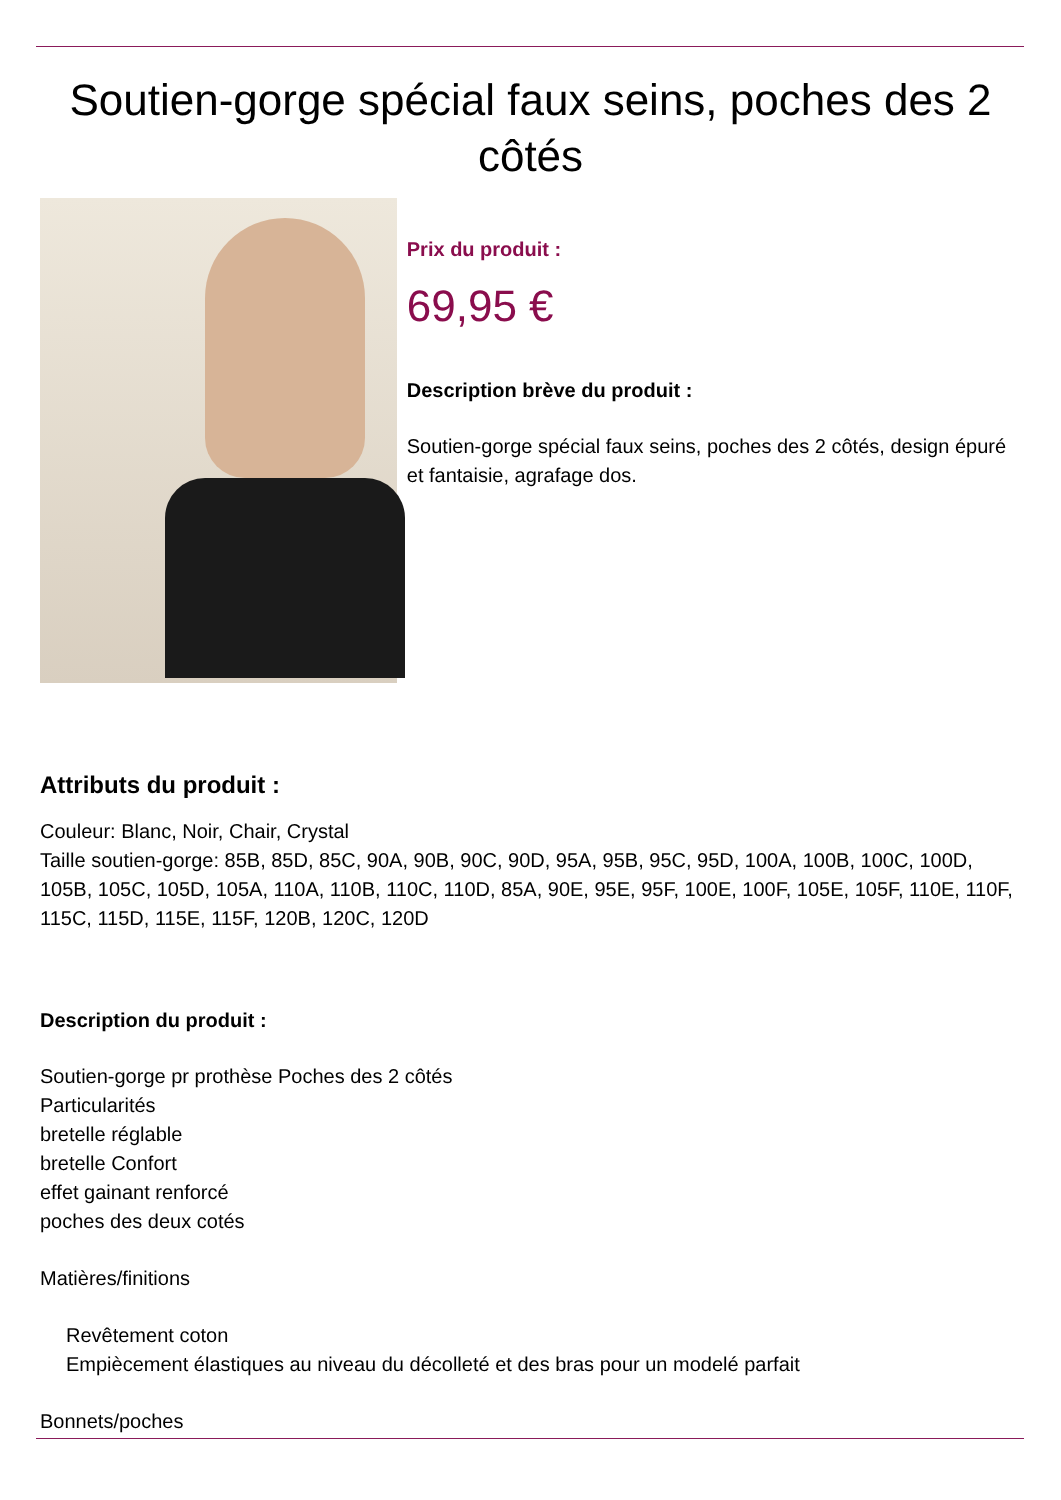Soutien-gorge spécial faux seins, poches des 2 côtés
Prix du produit :
69,95 €
Description brève du produit :
Soutien-gorge spécial faux seins, poches des 2 côtés, design épuré et fantaisie, agrafage dos.
Attributs du produit :
Couleur: Blanc, Noir, Chair, Crystal
Taille soutien-gorge: 85B, 85D, 85C, 90A, 90B, 90C, 90D, 95A, 95B, 95C, 95D, 100A, 100B, 100C, 100D, 105B, 105C, 105D, 105A, 110A, 110B, 110C, 110D, 85A, 90E, 95E, 95F, 100E, 100F, 105E, 105F, 110E, 110F, 115C, 115D, 115E, 115F, 120B, 120C, 120D
Description du produit :
Soutien-gorge pr prothèse Poches des 2 côtés
Particularités
bretelle réglable
bretelle Confort
effet gainant renforcé
poches des deux cotés
Matières/finitions
Revêtement coton
Empiècement élastiques au niveau du décolleté et des bras pour un modelé parfait
Bonnets/poches